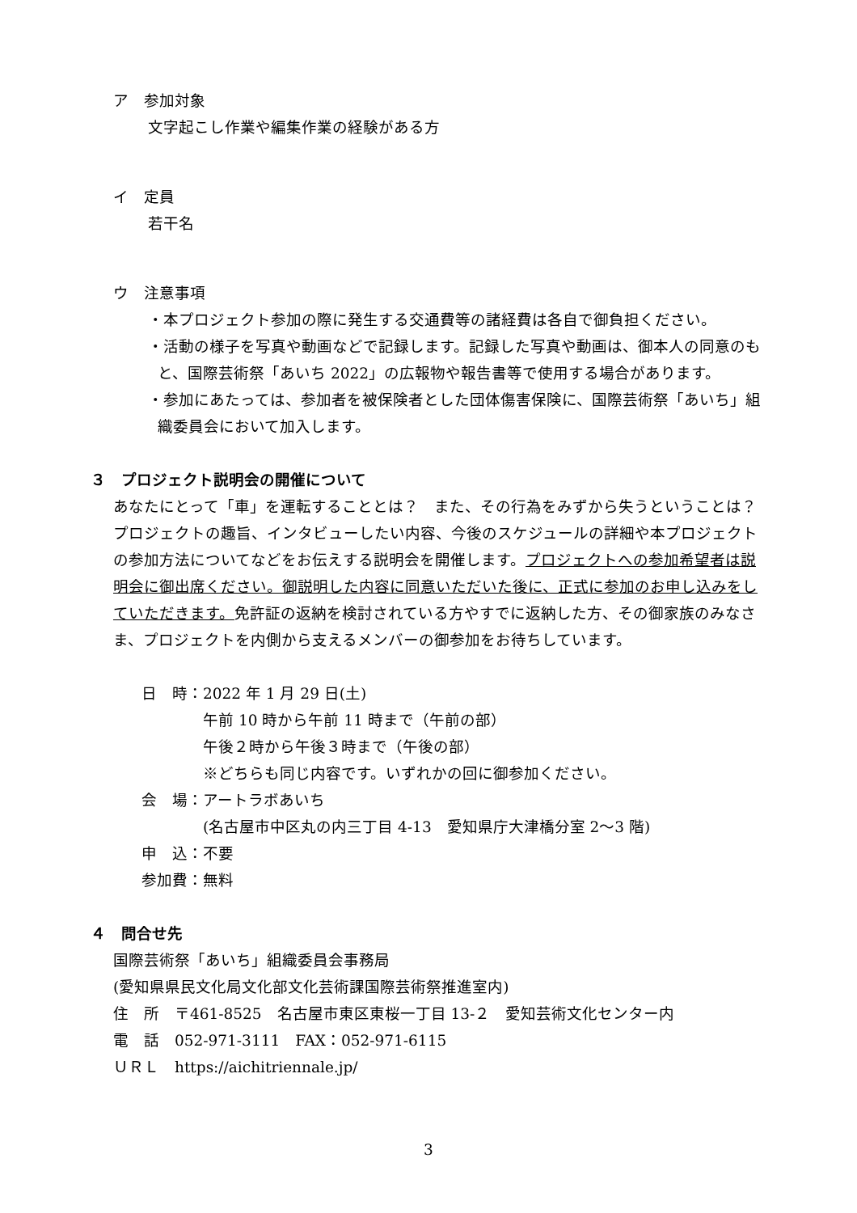ア　参加対象
文字起こし作業や編集作業の経験がある方
イ　定員
若干名
ウ　注意事項
・本プロジェクト参加の際に発生する交通費等の諸経費は各自で御負担ください。
・活動の様子を写真や動画などで記録します。記録した写真や動画は、御本人の同意のもと、国際芸術祭「あいち 2022」の広報物や報告書等で使用する場合があります。
・参加にあたっては、参加者を被保険者とした団体傷害保険に、国際芸術祭「あいち」組織委員会において加入します。
３　プロジェクト説明会の開催について
あなたにとって「車」を運転することとは？　また、その行為をみずから失うということは？　プロジェクトの趣旨、インタビューしたい内容、今後のスケジュールの詳細や本プロジェクトの参加方法についてなどをお伝えする説明会を開催します。プロジェクトへの参加希望者は説明会に御出席ください。御説明した内容に同意いただいた後に、正式に参加のお申し込みをしていただきます。免許証の返納を検討されている方やすでに返納した方、その御家族のみなさま、プロジェクトを内側から支えるメンバーの御参加をお待ちしています。
| 日 時： | 2022 年 1 月 29 日(土) |
| | 午前 10 時から午前 11 時まで（午前の部） |
| | 午後２時から午後３時まで（午後の部） |
| | ※どちらも同じ内容です。いずれかの回に御参加ください。 |
| 会 場： | アートラボあいち |
| | (名古屋市中区丸の内三丁目 4-13 愛知県庁大津橋分室 2～3 階) |
| 申 込： | 不要 |
| 参加費： | 無料 |
４　問合せ先
国際芸術祭「あいち」組織委員会事務局
(愛知県県民文化局文化部文化芸術課国際芸術祭推進室内)
住　所　〒461-8525　名古屋市東区東桜一丁目 13-２　愛知芸術文化センター内
電　話　052-971-3111　FAX：052-971-6115
ＵＲＬ　https://aichitriennale.jp/
3